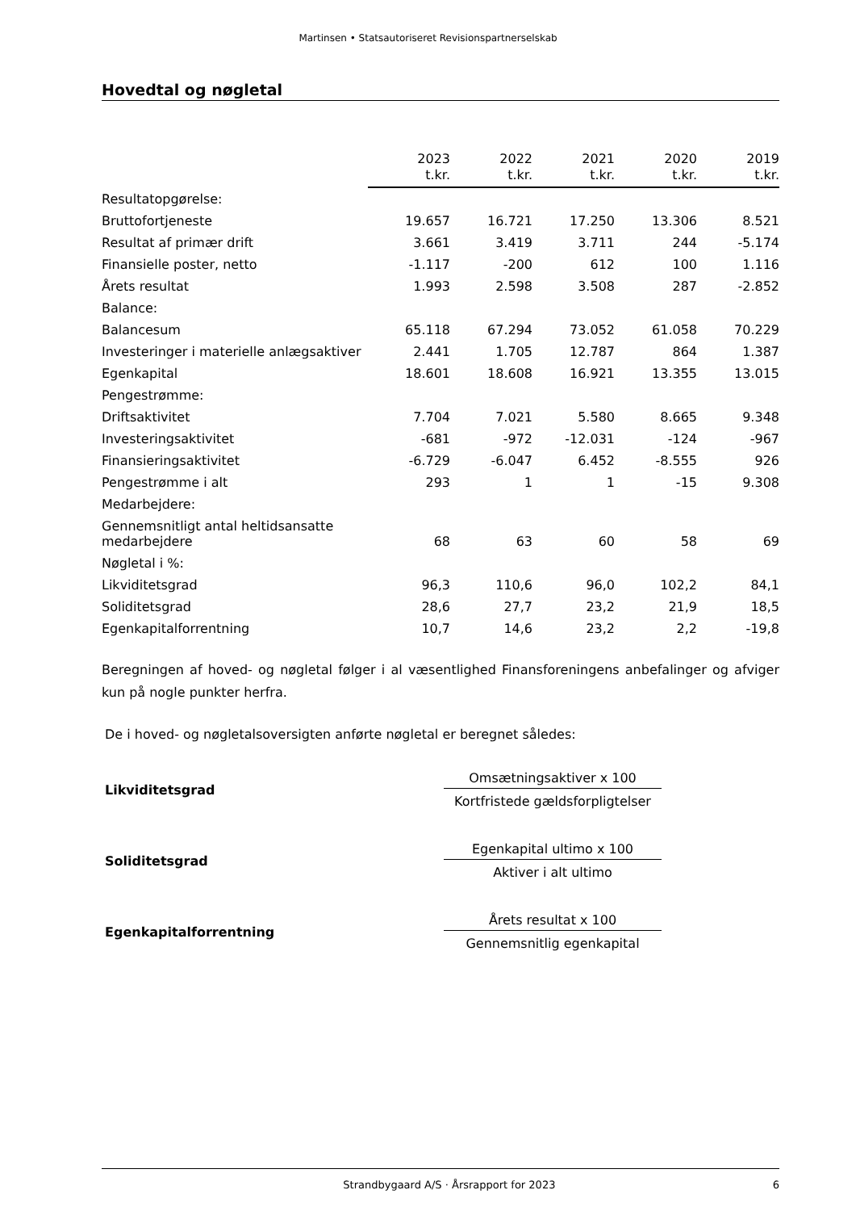Martinsen • Statsautoriseret Revisionspartnerselskab
Hovedtal og nøgletal
| | 2023 t.kr. | 2022 t.kr. | 2021 t.kr. | 2020 t.kr. | 2019 t.kr. |
| --- | --- | --- | --- | --- | --- |
| Resultatopgørelse: | | | | | |
| Bruttofortjeneste | 19.657 | 16.721 | 17.250 | 13.306 | 8.521 |
| Resultat af primær drift | 3.661 | 3.419 | 3.711 | 244 | -5.174 |
| Finansielle poster, netto | -1.117 | -200 | 612 | 100 | 1.116 |
| Årets resultat | 1.993 | 2.598 | 3.508 | 287 | -2.852 |
| Balance: | | | | | |
| Balancesum | 65.118 | 67.294 | 73.052 | 61.058 | 70.229 |
| Investeringer i materielle anlægsaktiver | 2.441 | 1.705 | 12.787 | 864 | 1.387 |
| Egenkapital | 18.601 | 18.608 | 16.921 | 13.355 | 13.015 |
| Pengestrømme: | | | | | |
| Driftsaktivitet | 7.704 | 7.021 | 5.580 | 8.665 | 9.348 |
| Investeringsaktivitet | -681 | -972 | -12.031 | -124 | -967 |
| Finansieringsaktivitet | -6.729 | -6.047 | 6.452 | -8.555 | 926 |
| Pengestrømme i alt | 293 | 1 | 1 | -15 | 9.308 |
| Medarbejdere: | | | | | |
| Gennemsnitligt antal heltidsansatte medarbejdere | 68 | 63 | 60 | 58 | 69 |
| Nøgletal i %: | | | | | |
| Likviditetsgrad | 96,3 | 110,6 | 96,0 | 102,2 | 84,1 |
| Soliditetsgrad | 28,6 | 27,7 | 23,2 | 21,9 | 18,5 |
| Egenkapitalforrentning | 10,7 | 14,6 | 23,2 | 2,2 | -19,8 |
Beregningen af hoved- og nøgletal følger i al væsentlighed Finansforeningens anbefalinger og afviger kun på nogle punkter herfra.
De i hoved- og nøgletalsoversigten anførte nøgletal er beregnet således:
Likviditetsgrad
Omsætningsaktiver x 100
Kortfristede gældsforpligtelser
Soliditetsgrad
Egenkapital ultimo x 100
Aktiver i alt ultimo
Egenkapitalforrentning
Årets resultat x 100
Gennemsnitlig egenkapital
Strandbygaard A/S · Årsrapport for 2023 6